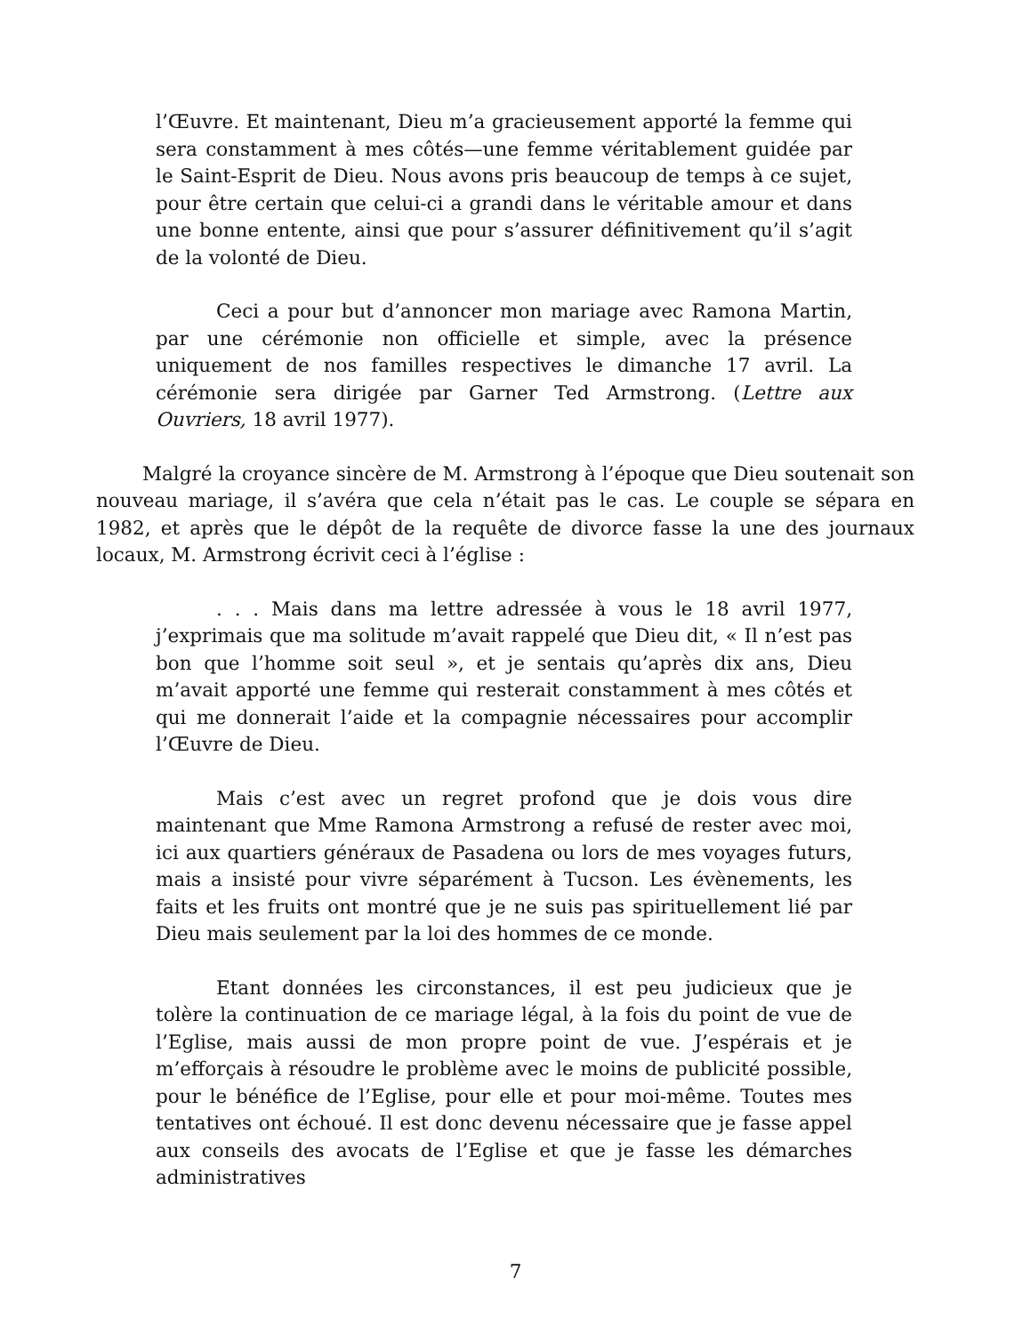l’Œuvre. Et maintenant, Dieu m’a gracieusement apporté la femme qui sera constamment à mes côtés—une femme véritablement guidée par le Saint-Esprit de Dieu. Nous avons pris beaucoup de temps à ce sujet, pour être certain que celui-ci a grandi dans le véritable amour et dans une bonne entente, ainsi que pour s’assurer définitivement qu’il s’agit de la volonté de Dieu.
Ceci a pour but d’annoncer mon mariage avec Ramona Martin, par une cérémonie non officielle et simple, avec la présence uniquement de nos familles respectives le dimanche 17 avril. La cérémonie sera dirigée par Garner Ted Armstrong. (Lettre aux Ouvriers, 18 avril 1977).
Malgré la croyance sincère de M. Armstrong à l’époque que Dieu soutenait son nouveau mariage, il s’avéra que cela n’était pas le cas. Le couple se sépara en 1982, et après que le dépôt de la requête de divorce fasse la une des journaux locaux, M. Armstrong écrivit ceci à l’église :
. . . Mais dans ma lettre adressée à vous le 18 avril 1977, j’exprimais que ma solitude m’avait rappelé que Dieu dit, « Il n’est pas bon que l’homme soit seul », et je sentais qu’après dix ans, Dieu m’avait apporté une femme qui resterait constamment à mes côtés et qui me donnerait l’aide et la compagnie nécessaires pour accomplir l’Œuvre de Dieu.
Mais c’est avec un regret profond que je dois vous dire maintenant que Mme Ramona Armstrong a refusé de rester avec moi, ici aux quartiers généraux de Pasadena ou lors de mes voyages futurs, mais a insisté pour vivre séparément à Tucson. Les évènements, les faits et les fruits ont montré que je ne suis pas spirituellement lié par Dieu mais seulement par la loi des hommes de ce monde.
Etant données les circonstances, il est peu judicieux que je tolère la continuation de ce mariage légal, à la fois du point de vue de l’Eglise, mais aussi de mon propre point de vue. J’espérais et je m’efforçais à résoudre le problème avec le moins de publicité possible, pour le bénéfice de l’Eglise, pour elle et pour moi-même. Toutes mes tentatives ont échoué. Il est donc devenu nécessaire que je fasse appel aux conseils des avocats de l’Eglise et que je fasse les démarches administratives
7